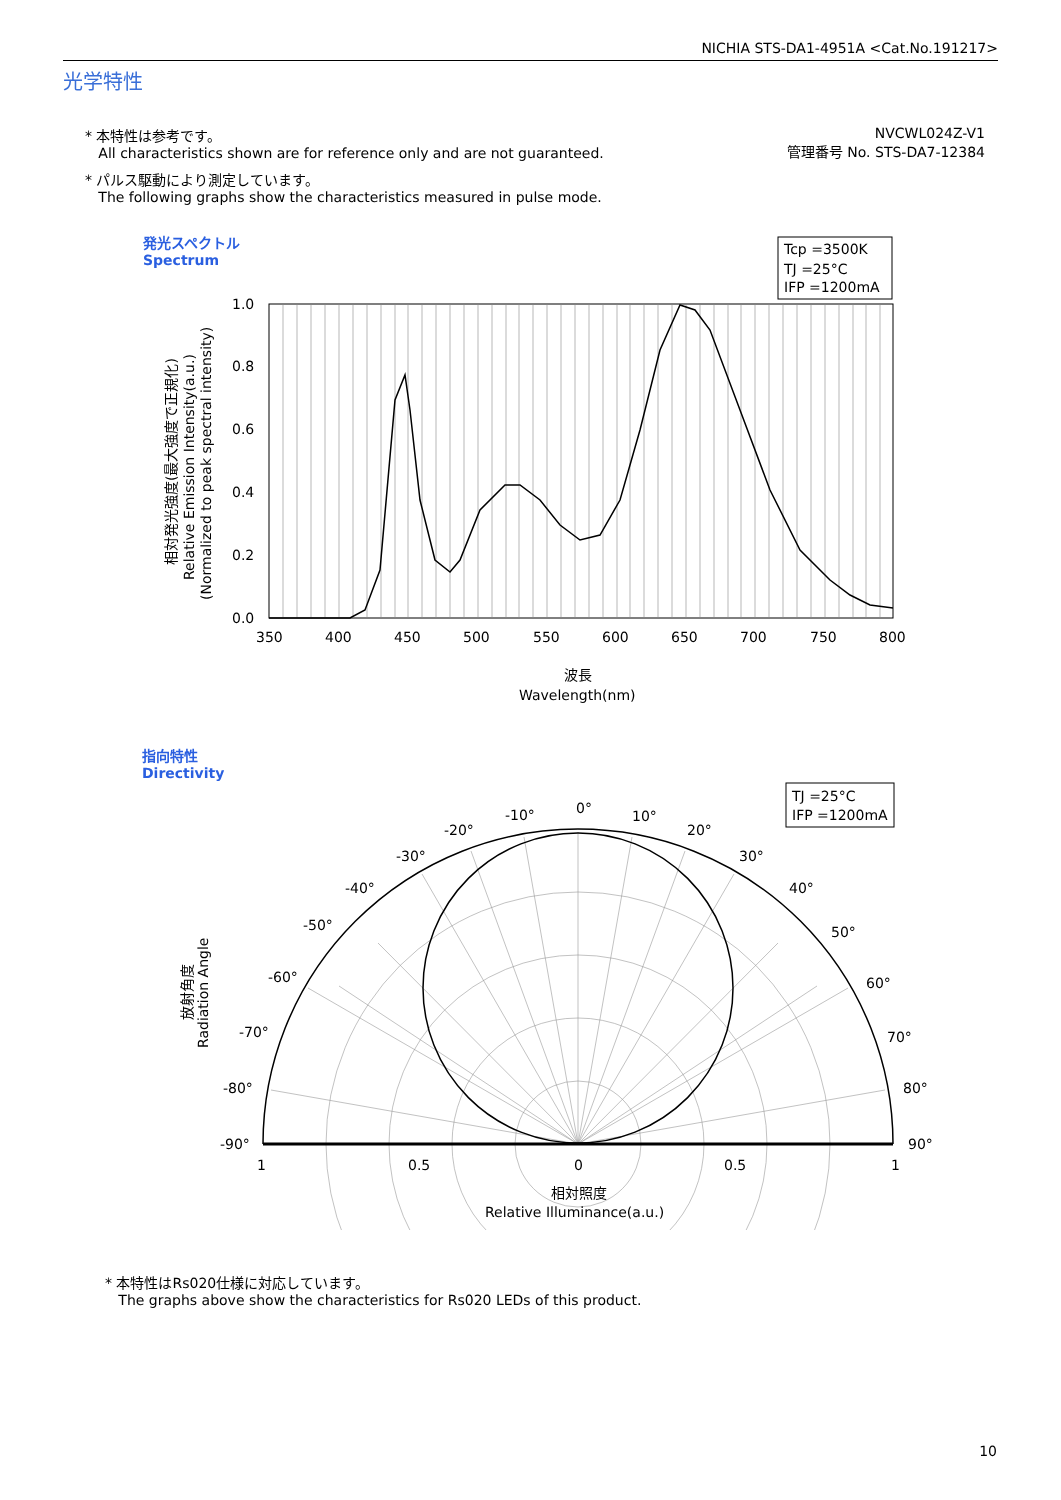NICHIA STS-DA1-4951A <Cat.No.191217>
光学特性
NVCWL024Z-V1
管理番号 No. STS-DA7-12384
* 本特性は参考です。
All characteristics shown are for reference only and are not guaranteed.
* パルス駆動により測定しています。
The following graphs show the characteristics measured in pulse mode.
発光スペクトル
Spectrum
Tcp =3500K
TJ =25°C
IFP =1200mA
1.0
0.8
0.6
0.4
0.2
0.0
350
400
450
500
550
600
650
700
750
800
波長
Wavelength(nm)
相対発光強度(最大強度で正規化)
Relative Emission Intensity(a.u.)
(Normalized to peak spectral intensity)
指向特性
Directivity
TJ =25°C
IFP =1200mA
0°
10°
20°
30°
40°
50°
60°
70°
80°
90°
-10°
-20°
-30°
-40°
-50°
-60°
-70°
-80°
-90°
1
0.5
0
0.5
1
相対照度
Relative Illuminance(a.u.)
放射角度
Radiation Angle
* 本特性はRs020仕様に対応しています。
The graphs above show the characteristics for Rs020 LEDs of this product.
10